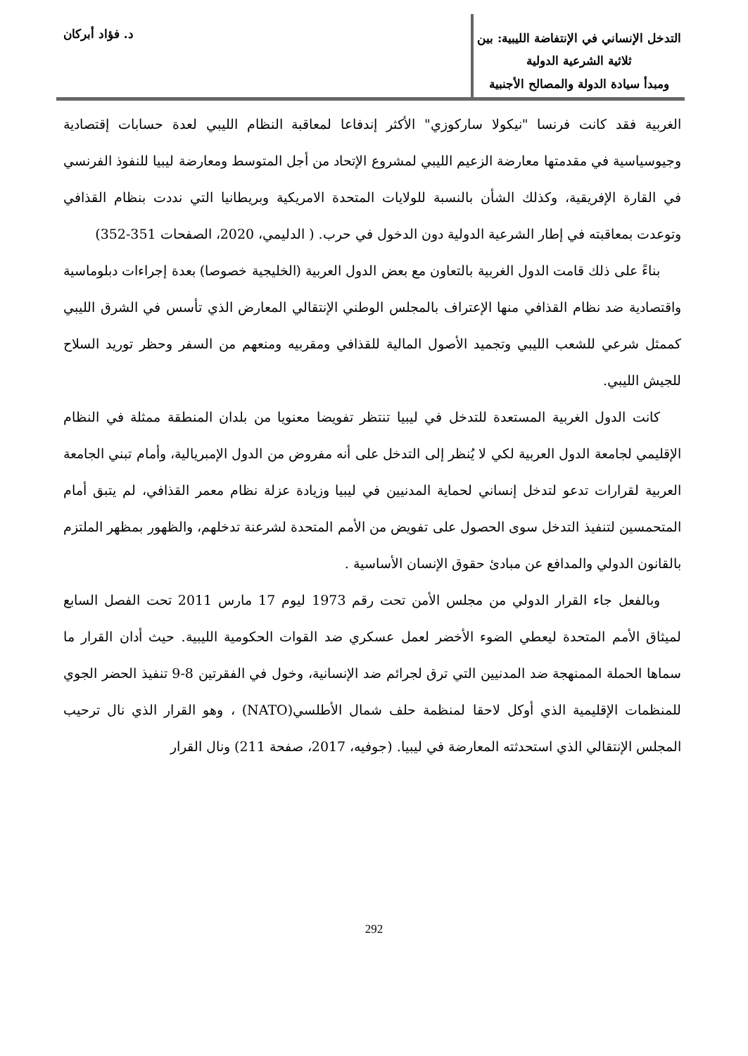التدخل الإنساني في الإنتفاضة الليبية: بين ثلاثية الشرعية الدولية
ومبدأ سيادة الدولة والمصالح الأجنبية
د. فؤاد أبركان
الغربية فقد كانت فرنسا "نيكولا ساركوزي" الأكثر إندفاعا لمعاقبة النظام الليبي لعدة حسابات إقتصادية وجيوسياسية في مقدمتها معارضة الزعيم الليبي لمشروع الإتحاد من أجل المتوسط ومعارضة ليبيا للنفوذ الفرنسي في القارة الإفريقية، وكذلك الشأن بالنسبة للولايات المتحدة الامريكية وبريطانيا التي نددت بنظام القذافي وتوعدت بمعاقبته في إطار الشرعية الدولية دون الدخول في حرب. ( الدليمي، 2020، الصفحات 351-352)
بناءً على ذلك قامت الدول الغربية بالتعاون مع بعض الدول العربية (الخليجية خصوصا) بعدة إجراءات دبلوماسية واقتصادية ضد نظام القذافي منها الإعتراف بالمجلس الوطني الإنتقالي المعارض الذي تأسس في الشرق الليبي كممثل شرعي للشعب الليبي وتجميد الأصول المالية للقذافي ومقربيه ومنعهم من السفر وحظر توريد السلاح للجيش الليبي.
كانت الدول الغربية المستعدة للتدخل في ليبيا تنتظر تفويضا معنويا من بلدان المنطقة ممثلة في النظام الإقليمي لجامعة الدول العربية لكي لا يُنظر إلى التدخل على أنه مفروض من الدول الإمبريالية، وأمام تبني الجامعة العربية لقرارات تدعو لتدخل إنساني لحماية المدنيين في ليبيا وزيادة عزلة نظام معمر القذافي، لم يتبق أمام المتحمسين لتنفيذ التدخل سوى الحصول على تفويض من الأمم المتحدة لشرعنة تدخلهم، والظهور بمظهر الملتزم بالقانون الدولي والمدافع عن مبادئ حقوق الإنسان الأساسية .
وبالفعل جاء القرار الدولي من مجلس الأمن تحت رقم 1973 ليوم 17 مارس 2011 تحت الفصل السابع لميثاق الأمم المتحدة ليعطي الضوء الأخضر لعمل عسكري ضد القوات الحكومية الليبية. حيث أدان القرار ما سماها الحملة الممنهجة ضد المدنيين التي ترق لجرائم ضد الإنسانية، وخول في الفقرتين 8-9 تنفيذ الحضر الجوي للمنظمات الإقليمية الذي أوكل لاحقا لمنظمة حلف شمال الأطلسي(NATO) ، وهو القرار الذي نال ترحيب المجلس الإنتقالي الذي استحدثته المعارضة في ليبيا. (جوفيه، 2017، صفحة 211) ونال القرار
292